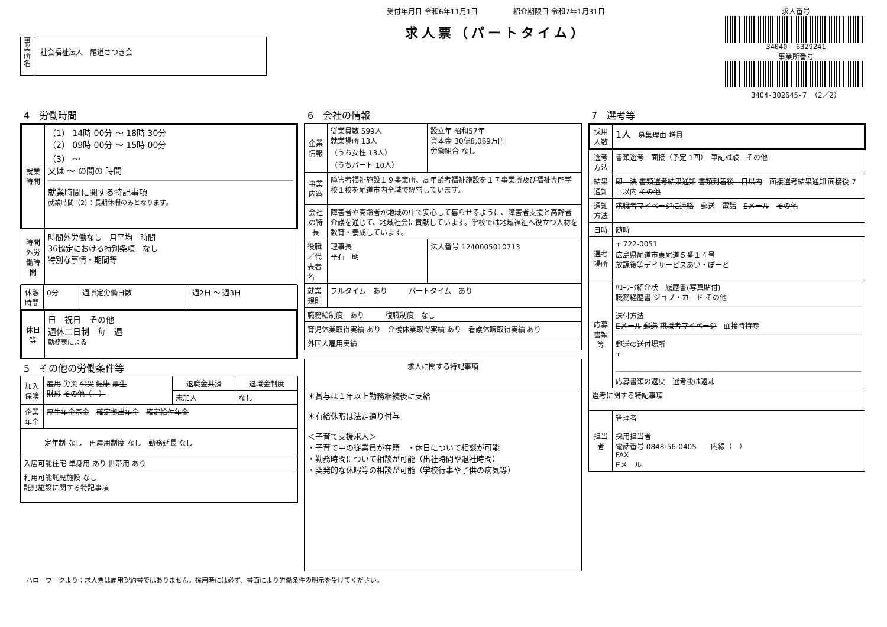事業所名
社会福祉法人　尾道さつき会
受付年月日 令和6年11月1日　　　　　紹介期限日 令和7年1月31日
求人票（パートタイム）
求人番号
34040- 6329241
事業所番号
3404-302645-7 （2／2）
4　労働時間
| 就業時間 | （1） 14時 00分 ～ 18時 30分 （2） 09時 00分 ～ 15時 00分 （3） ～ 又は ～ の間の 時間 就業時間に関する特記事項 就業時間（2）：長期休暇のみとなります。 |
| 時間外労働時間 | 時間外労働なし 月平均 時間 36協定における特別条項 なし 特別な事情・期間等 |
| 休憩時間 | 0分 | 週所定労働日数 | 週2日 ～ 週3日 |
| 休日等 | 日 祝日 その他 週休二日制 毎 週 勤務表による |
5　その他の労働条件等
| 加入保険 | 雇用 労災 公災 健康 厚生 財形 その他（ ） | 退職金共済 | 退職金制度 |
| | | 未加入 | なし |
| 企業年金 | 厚生年金基金 確定拠出年金 確定給付年金 | | |
| 定年制 なし 再雇用制度 なし 勤務延長 なし | | | |
| 入居可能住宅 単身用 あり 世帯用 あり | | | |
| 利用可能託児施設 なし 託児施設に関する特記事項 | | | |
6　会社の情報
| 企業情報 | 従業員数 599人 就業場所 13人 （うち女性 13人） （うちパート 10人） | 設立年 昭和57年 資本金 30億8,069万円 労働組合 なし |
| 事業内容 | 障害者福祉施設１９事業所、高年齢者福祉施設を１７事業所及び福祉専門学校１校を尾道市内全域で経営しています。 | |
| 会社の特長 | 障害者や高齢者が地域の中で安心して暮らせるように、障害者支援と高齢者介護を通じて、地域社会に貢献しています。学校では地域福祉へ役立つ人材を教育・養成しています。 | |
| 役職／代表者名 | 理事長 平石 朗 | 法人番号 1240005010713 |
| 就業規則 | フルタイム あり パートタイム あり | |
| 職務給制度 あり 復職制度 なし | | |
| 育児休業取得実績 あり 介護休業取得実績 あり 看護休暇取得実績 あり | | |
| 外国人雇用実績 | | |
| 求人に関する特記事項 |
| --- |
| ＊賞与は１年以上勤務継続後に支給 ＊有給休暇は法定通り付与 ＜子育て支援求人＞ ・子育て中の従業員が在籍 ・休日について相談が可能 ・勤務時間について相談が可能（出社時間や退社時間） ・突発的な休暇等の相談が可能（学校行事や子供の病気等） |
7　選考等
| 採用人数 | 1人 募集理由 増員 |
| 選考方法 | 書類選考 面接（予定 1回） 筆記試験 その他 |
| 結果通知 | 即 決 書類選考結果通知 書類到着後 日以内 面接選考結果通知 面接後 7日以内 その他 |
| 通知方法 | 求職者マイページに連絡 郵送 電話 Eメール その他 |
| 日時 | 随時 |
| 選考場所 | 〒 722-0051 広島県尾道市東尾道５番１４号 放課後等デイサービスあい・ぽーと |
| 応募書類等 | ﾊﾛｰﾜｰｸ紹介状 履歴書(写真貼付) 職務経歴書 ジョブ・カード その他 送付方法 Eメール 郵送 求職者マイページ 面接時持参 郵送の送付場所 〒 応募書類の返戻 選考後は返却 |
| 選考に関する特記事項 | |
| 担当者 | 管理者 採用担当者 電話番号 0848-56-0405 内線（ ） FAX Eメール |
ハローワークより：求人票は雇用契約書ではありません。採用時には必ず、書面により労働条件の明示を受けてください。